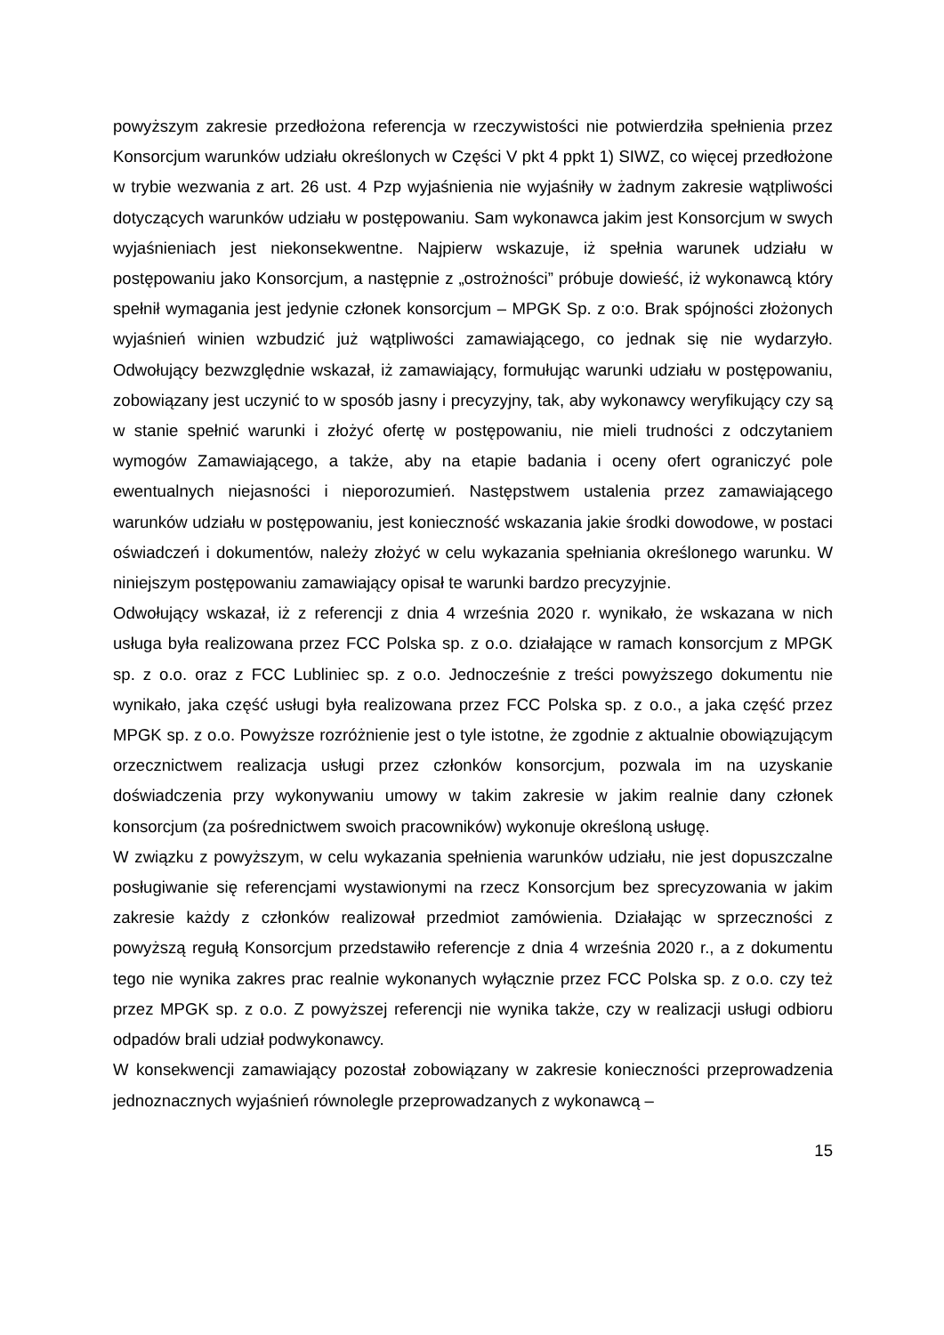powyższym zakresie przedłożona referencja w rzeczywistości nie potwierdziła spełnienia przez Konsorcjum warunków udziału określonych w Części V pkt 4 ppkt 1) SIWZ, co więcej przedłożone w trybie wezwania z art. 26 ust. 4 Pzp wyjaśnienia nie wyjaśniły w żadnym zakresie wątpliwości dotyczących warunków udziału w postępowaniu. Sam wykonawca jakim jest Konsorcjum w swych wyjaśnieniach jest niekonsekwentne. Najpierw wskazuje, iż spełnia warunek udziału w postępowaniu jako Konsorcjum, a następnie z „ostrożności” próbuje dowieść, iż wykonawcą który spełnił wymagania jest jedynie członek konsorcjum – MPGK Sp. z o:o. Brak spójności złożonych wyjaśnień winien wzbudzić już wątpliwości zamawiającego, co jednak się nie wydarzyło. Odwołujący bezwzględnie wskazał, iż zamawiający, formułując warunki udziału w postępowaniu, zobowiązany jest uczynić to w sposób jasny i precyzyjny, tak, aby wykonawcy weryfikujący czy są w stanie spełnić warunki i złożyć ofertę w postępowaniu, nie mieli trudności z odczytaniem wymogów Zamawiającego, a także, aby na etapie badania i oceny ofert ograniczyć pole ewentualnych niejasności i nieporozumień. Następstwem ustalenia przez zamawiającego warunków udziału w postępowaniu, jest konieczność wskazania jakie środki dowodowe, w postaci oświadczeń i dokumentów, należy złożyć w celu wykazania spełniania określonego warunku. W niniejszym postępowaniu zamawiający opisał te warunki bardzo precyzyjnie.
Odwołujący wskazał, iż z referencji z dnia 4 września 2020 r. wynikało, że wskazana w nich usługa była realizowana przez FCC Polska sp. z o.o. działające w ramach konsorcjum z MPGK sp. z o.o. oraz z FCC Lubliniec sp. z o.o. Jednocześnie z treści powyższego dokumentu nie wynikało, jaka część usługi była realizowana przez FCC Polska sp. z o.o., a jaka część przez MPGK sp. z o.o. Powyższe rozróżnienie jest o tyle istotne, że zgodnie z aktualnie obowiązującym orzecznictwem realizacja usługi przez członków konsorcjum, pozwala im na uzyskanie doświadczenia przy wykonywaniu umowy w takim zakresie w jakim realnie dany członek konsorcjum (za pośrednictwem swoich pracowników) wykonuje określoną usługę.
W związku z powyższym, w celu wykazania spełnienia warunków udziału, nie jest dopuszczalne posługiwanie się referencjami wystawionymi na rzecz Konsorcjum bez sprecyzowania w jakim zakresie każdy z członków realizował przedmiot zamówienia. Działając w sprzeczności z powyższą regułą Konsorcjum przedstawiło referencje z dnia 4 września 2020 r., a z dokumentu tego nie wynika zakres prac realnie wykonanych wyłącznie przez FCC Polska sp. z o.o. czy też przez MPGK sp. z o.o. Z powyższej referencji nie wynika także, czy w realizacji usługi odbioru odpadów brali udział podwykonawcy.
W konsekwencji zamawiający pozostał zobowiązany w zakresie konieczności przeprowadzenia jednoznacznych wyjaśnień równolegle przeprowadzanych z wykonawcą –
15